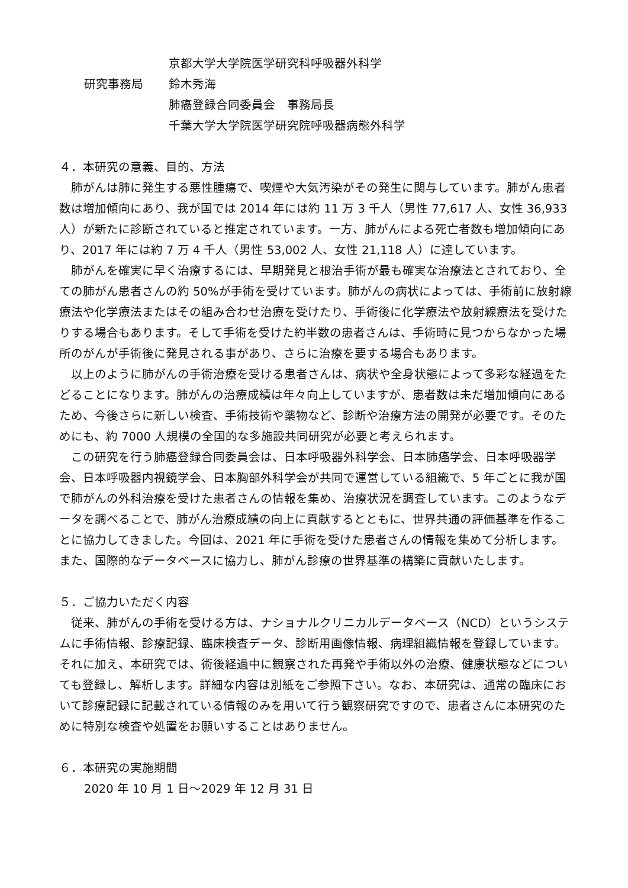京都大学大学院医学研究科呼吸器外科学
研究事務局 鈴木秀海
肺癌登録合同委員会　事務局長
千葉大学大学院医学研究院呼吸器病態外科学
４．本研究の意義、目的、方法
肺がんは肺に発生する悪性腫瘍で、喫煙や大気汚染がその発生に関与しています。肺がん患者数は増加傾向にあり、我が国では 2014 年には約 11 万 3 千人（男性 77,617 人、女性 36,933 人）が新たに診断されていると推定されています。一方、肺がんによる死亡者数も増加傾向にあり、2017 年には約 7 万 4 千人（男性 53,002 人、女性 21,118 人）に達しています。
肺がんを確実に早く治療するには、早期発見と根治手術が最も確実な治療法とされており、全ての肺がん患者さんの約 50%が手術を受けています。肺がんの病状によっては、手術前に放射線療法や化学療法またはその組み合わせ治療を受けたり、手術後に化学療法や放射線療法を受けたりする場合もあります。そして手術を受けた約半数の患者さんは、手術時に見つからなかった場所のがんが手術後に発見される事があり、さらに治療を要する場合もあります。
以上のように肺がんの手術治療を受ける患者さんは、病状や全身状態によって多彩な経過をたどることになります。肺がんの治療成績は年々向上していますが、患者数は未だ増加傾向にあるため、今後さらに新しい検査、手術技術や薬物など、診断や治療方法の開発が必要です。そのためにも、約 7000 人規模の全国的な多施設共同研究が必要と考えられます。
この研究を行う肺癌登録合同委員会は、日本呼吸器外科学会、日本肺癌学会、日本呼吸器学会、日本呼吸器内視鏡学会、日本胸部外科学会が共同で運営している組織で、5 年ごとに我が国で肺がんの外科治療を受けた患者さんの情報を集め、治療状況を調査しています。このようなデータを調べることで、肺がん治療成績の向上に貢献するとともに、世界共通の評価基準を作ることに協力してきました。今回は、2021 年に手術を受けた患者さんの情報を集めて分析します。また、国際的なデータベースに協力し、肺がん診療の世界基準の構築に貢献いたします。
５．ご協力いただく内容
従来、肺がんの手術を受ける方は、ナショナルクリニカルデータベース（NCD）というシステムに手術情報、診療記録、臨床検査データ、診断用画像情報、病理組織情報を登録しています。それに加え、本研究では、術後経過中に観察された再発や手術以外の治療、健康状態などについても登録し、解析します。詳細な内容は別紙をご参照下さい。なお、本研究は、通常の臨床において診療記録に記載されている情報のみを用いて行う観察研究ですので、患者さんに本研究のために特別な検査や処置をお願いすることはありません。
６．本研究の実施期間
2020 年 10 月 1 日～2029 年 12 月 31 日